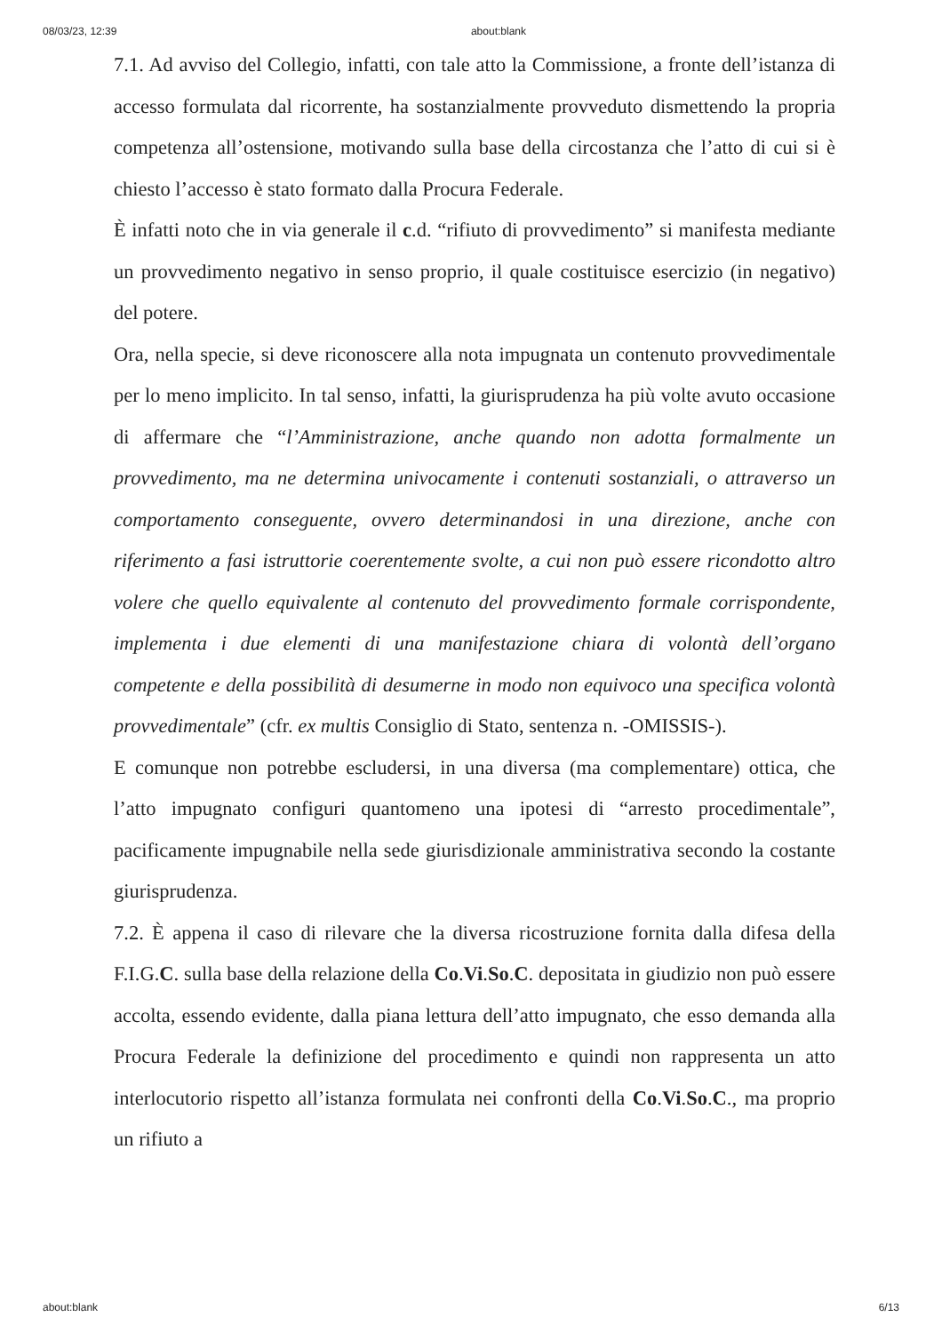08/03/23, 12:39 about:blank
7.1. Ad avviso del Collegio, infatti, con tale atto la Commissione, a fronte dell’istanza di accesso formulata dal ricorrente, ha sostanzialmente provveduto dismettendo la propria competenza all’ostensione, motivando sulla base della circostanza che l’atto di cui si è chiesto l’accesso è stato formato dalla Procura Federale.
È infatti noto che in via generale il c.d. “rifiuto di provvedimento” si manifesta mediante un provvedimento negativo in senso proprio, il quale costituisce esercizio (in negativo) del potere.
Ora, nella specie, si deve riconoscere alla nota impugnata un contenuto provvedimentale per lo meno implicito. In tal senso, infatti, la giurisprudenza ha più volte avuto occasione di affermare che “l’Amministrazione, anche quando non adotta formalmente un provvedimento, ma ne determina univocamente i contenuti sostanziali, o attraverso un comportamento conseguente, ovvero determinandosi in una direzione, anche con riferimento a fasi istruttorie coerentemente svolte, a cui non può essere ricondotto altro volere che quello equivalente al contenuto del provvedimento formale corrispondente, implementa i due elementi di una manifestazione chiara di volontà dell’organo competente e della possibilità di desumerne in modo non equivoco una specifica volontà provvedimentale” (cfr. ex multis Consiglio di Stato, sentenza n. -OMISSIS-).
E comunque non potrebbe escludersi, in una diversa (ma complementare) ottica, che l’atto impugnato configuri quantomeno una ipotesi di “arresto procedimentale”, pacificamente impugnabile nella sede giurisdizionale amministrativa secondo la costante giurisprudenza.
7.2. È appena il caso di rilevare che la diversa ricostruzione fornita dalla difesa della F.I.G.C. sulla base della relazione della Co.Vi.So.C. depositata in giudizio non può essere accolta, essendo evidente, dalla piana lettura dell’atto impugnato, che esso demanda alla Procura Federale la definizione del procedimento e quindi non rappresenta un atto interlocutorio rispetto all’istanza formulata nei confronti della Co.Vi.So.C., ma proprio un rifiuto a
about:blank 6/13